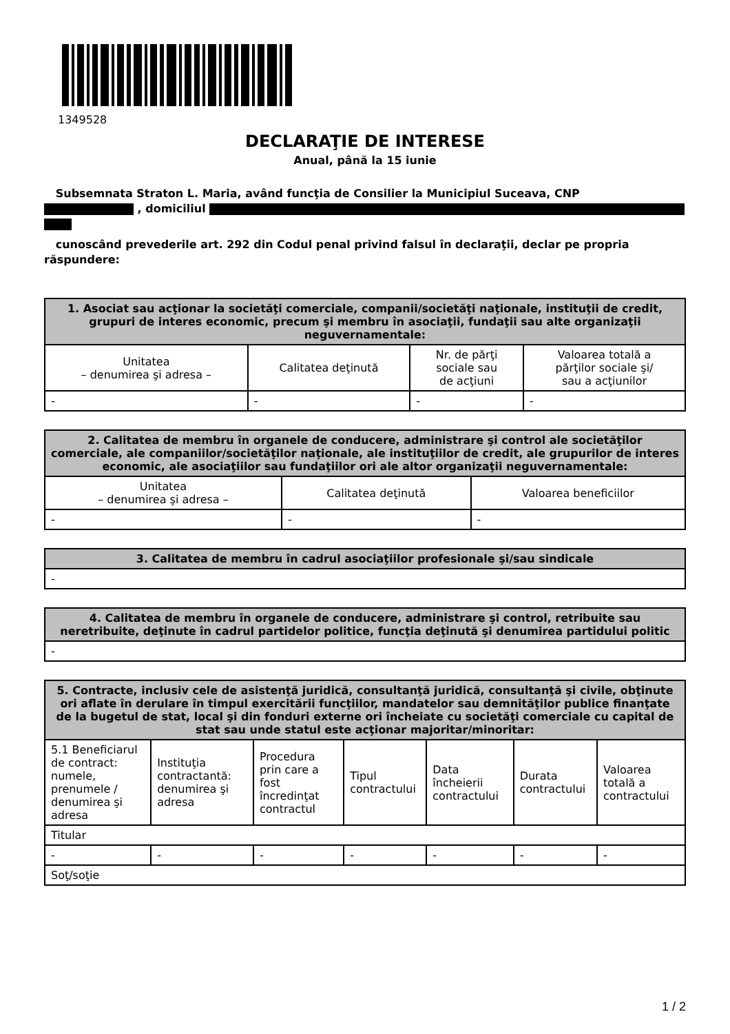1349528
DECLARAŢIE DE INTERESE
Anual, până la 15 iunie
Subsemnata Straton L. Maria, având funcţia de Consilier la Municipiul Suceava, CNP
, domiciliul
cunoscând prevederile art. 292 din Codul penal privind falsul în declaraţii, declar pe propria răspundere:
| 1. Asociat sau acţionar la societăţi comerciale, companii/societăţi naţionale, instituţii de credit, grupuri de interes economic, precum şi membru în asociaţii, fundaţii sau alte organizaţii neguvernamentale: | | | |
| --- | --- | --- | --- |
| Unitatea – denumirea şi adresa – | Calitatea deţinută | Nr. de părţi sociale sau de acţiuni | Valoarea totală a părţilor sociale şi/ sau a acţiunilor |
| - | - | - | - |
| 2. Calitatea de membru în organele de conducere, administrare şi control ale societăţilor comerciale, ale companiilor/societăţilor naţionale, ale instituţiilor de credit, ale grupurilor de interes economic, ale asociaţiilor sau fundaţiilor ori ale altor organizaţii neguvernamentale: | | |
| --- | --- | --- |
| Unitatea – denumirea şi adresa – | Calitatea deţinută | Valoarea beneficiilor |
| - | - | - |
| 3. Calitatea de membru în cadrul asociaţiilor profesionale şi/sau sindicale |
| --- |
| - |
| 4. Calitatea de membru în organele de conducere, administrare şi control, retribuite sau neretribuite, deţinute în cadrul partidelor politice, funcţia deţinută şi denumirea partidului politic |
| --- |
| - |
| 5. Contracte, inclusiv cele de asistenţă juridică, consultanţă juridică, consultanţă şi civile, obţinute ori aflate în derulare în timpul exercitării funcţiilor, mandatelor sau demnităţilor publice finanţate de la bugetul de stat, local şi din fonduri externe ori încheiate cu societăţi comerciale cu capital de stat sau unde statul este acţionar majoritar/minoritar: | | | | | | |
| --- | --- | --- | --- | --- | --- | --- |
| 5.1 Beneficiarul de contract: numele, prenumele / denumirea şi adresa | Instituţia contractantă: denumirea şi adresa | Procedura prin care a fost încredinţat contractul | Tipul contractului | Data încheierii contractului | Durata contractului | Valoarea totală a contractului |
| Titular | | | | | | |
| - | - | - | - | - | - | - |
| Soţ/soţie | | | | | | |
1 / 2